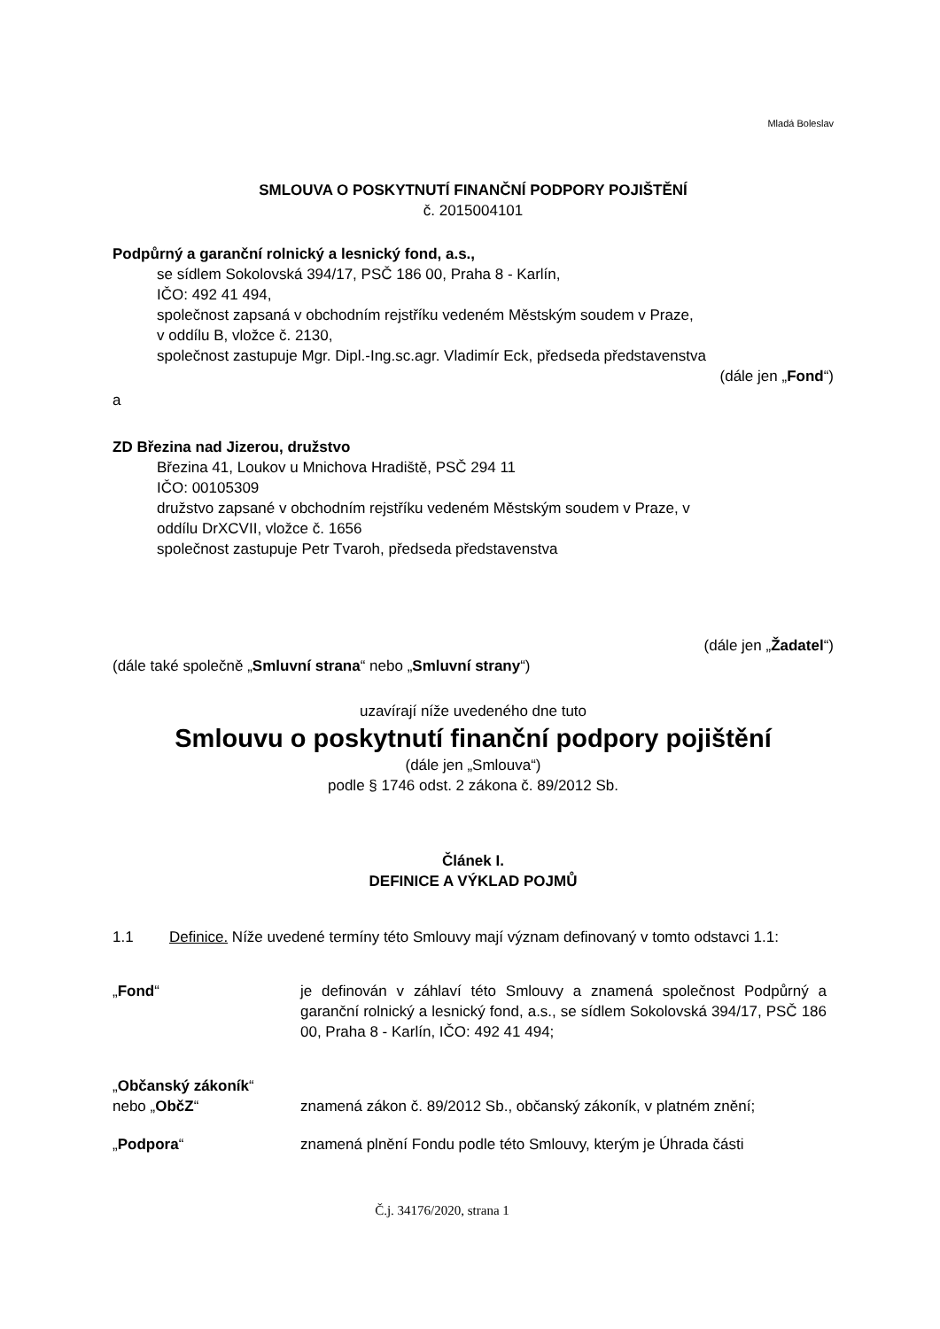Mladá Boleslav
SMLOUVA O POSKYTNUTÍ FINANČNÍ PODPORY POJIŠTĚNÍ
č. 2015004101
Podpůrný a garanční rolnický a lesnický fond, a.s.,
se sídlem Sokolovská 394/17, PSČ 186 00, Praha 8 - Karlín,
IČO: 492 41 494,
společnost zapsaná v obchodním rejstříku vedeném Městským soudem v Praze,
v oddílu B, vložce č. 2130,
společnost zastupuje Mgr. Dipl.-Ing.sc.agr. Vladimír Eck, předseda představenstva
(dále jen „Fond“)
a
ZD Březina nad Jizerou, družstvo
Březina 41, Loukov u Mnichova Hradiště, PSČ 294 11
IČO: 00105309
družstvo zapsané v obchodním rejstříku vedeném Městským soudem v Praze, v
oddílu DrXCVII, vložce č. 1656
společnost zastupuje Petr Tvaroh, předseda představenstva
(dále jen „Žadatel“)
(dále také společně „Smluvní strana“ nebo „Smluvní strany“)
uzavírají níže uvedeného dne tuto
Smlouvu o poskytnutí finanční podpory pojištění
(dále jen „Smlouva“)
podle § 1746 odst. 2 zákona č. 89/2012 Sb.
Článek I.
DEFINICE A VÝKLAD POJMŮ
1.1 Definice. Níže uvedené termíny této Smlouvy mají význam definovaný v tomto odstavci 1.1:
„Fond“je definován v záhlaví této Smlouvy a znamená společnost Podpůrný a garanční rolnický a lesnický fond, a.s., se sídlem Sokolovská 394/17, PSČ 186 00, Praha 8 - Karlín, IČO: 492 41 494;
„Občanský zákoník“
nebo „ObčZ“
znamená zákon č. 89/2012 Sb., občanský zákoník, v platném znění;
„Podpora“znamená plnění Fondu podle této Smlouvy, kterým je Úhrada části
Č.j. 34176/2020, strana 1